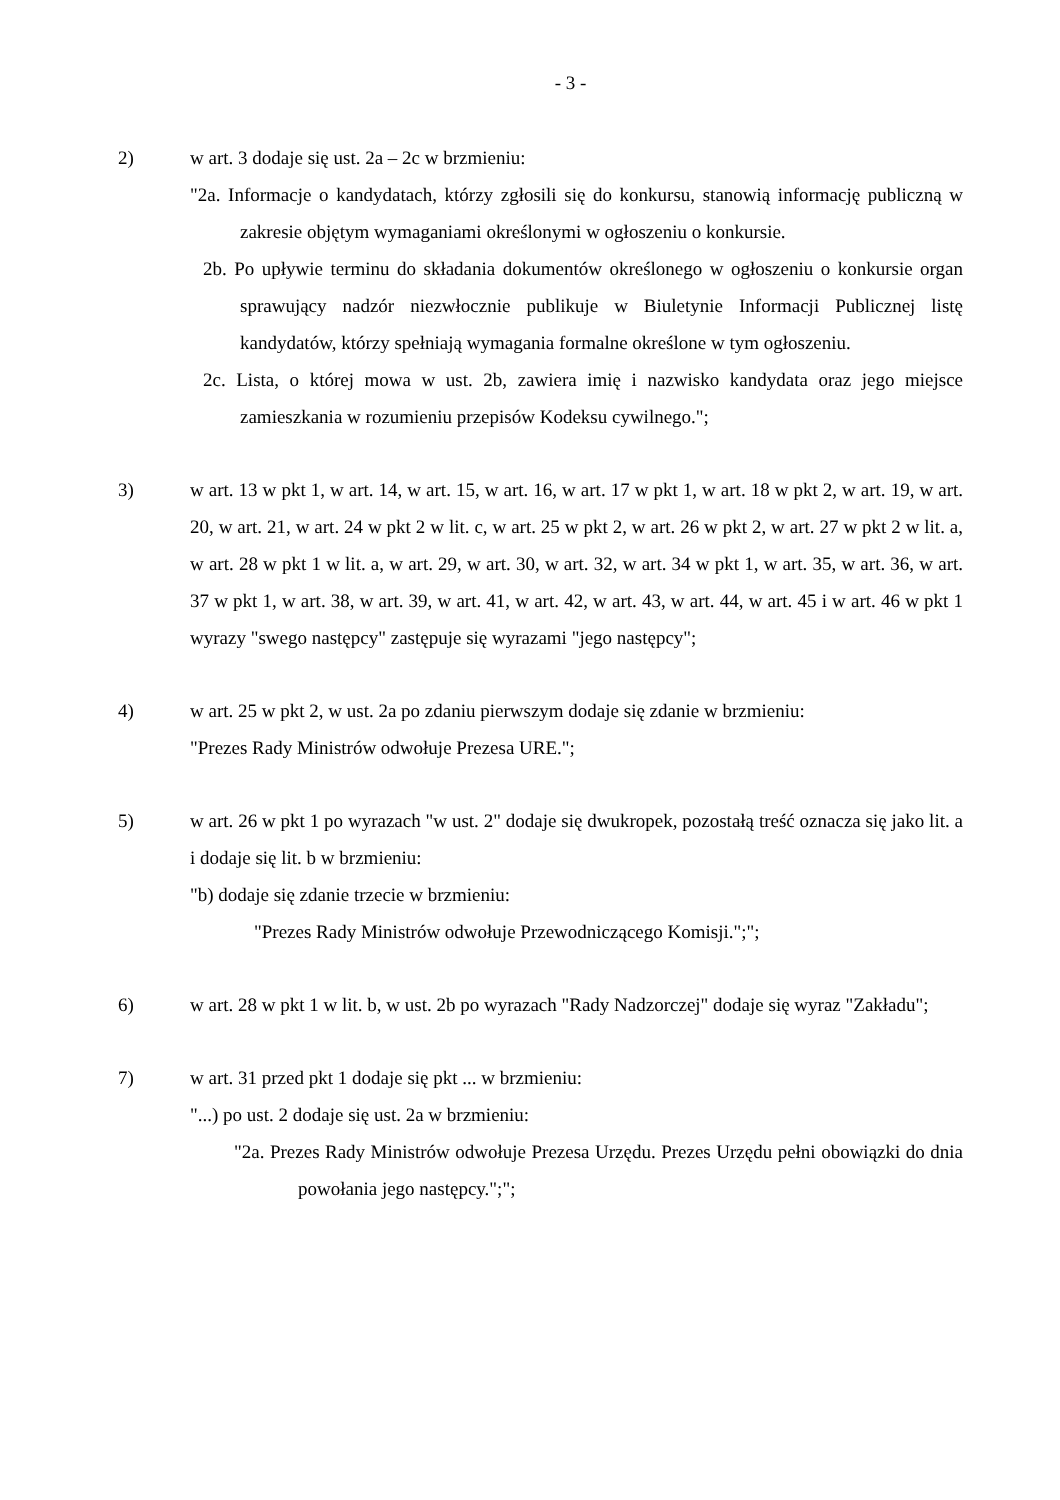- 3 -
2) w art. 3 dodaje się ust. 2a – 2c w brzmieniu:
"2a. Informacje o kandydatach, którzy zgłosili się do konkursu, stanowią informację publiczną w zakresie objętym wymaganiami określonymi w ogłoszeniu o konkursie.
2b. Po upływie terminu do składania dokumentów określonego w ogłoszeniu o konkursie organ sprawujący nadzór niezwłocznie publikuje w Biuletynie Informacji Publicznej listę kandydatów, którzy spełniają wymagania formalne określone w tym ogłoszeniu.
2c. Lista, o której mowa w ust. 2b, zawiera imię i nazwisko kandydata oraz jego miejsce zamieszkania w rozumieniu przepisów Kodeksu cywilnego.";
3) w art. 13 w pkt 1, w art. 14, w art. 15, w art. 16, w art. 17 w pkt 1, w art. 18 w pkt 2, w art. 19, w art. 20, w art. 21, w art. 24 w pkt 2 w lit. c, w art. 25 w pkt 2, w art. 26 w pkt 2, w art. 27 w pkt 2 w lit. a, w art. 28 w pkt 1 w lit. a, w art. 29, w art. 30, w art. 32, w art. 34 w pkt 1, w art. 35, w art. 36, w art. 37 w pkt 1, w art. 38, w art. 39, w art. 41, w art. 42, w art. 43, w art. 44, w art. 45 i w art. 46 w pkt 1 wyrazy "swego następcy" zastępuje się wyrazami "jego następcy";
4) w art. 25 w pkt 2, w ust. 2a po zdaniu pierwszym dodaje się zdanie w brzmieniu:
"Prezes Rady Ministrów odwołuje Prezesa URE.";
5) w art. 26 w pkt 1 po wyrazach "w ust. 2" dodaje się dwukropek, pozostałą treść oznacza się jako lit. a i dodaje się lit. b w brzmieniu:
"b) dodaje się zdanie trzecie w brzmieniu:
"Prezes Rady Ministrów odwołuje Przewodniczącego Komisji.";";
6) w art. 28 w pkt 1 w lit. b, w ust. 2b po wyrazach "Rady Nadzorczej" dodaje się wyraz "Zakładu";
7) w art. 31 przed pkt 1 dodaje się pkt ... w brzmieniu:
"...) po ust. 2 dodaje się ust. 2a w brzmieniu:
"2a. Prezes Rady Ministrów odwołuje Prezesa Urzędu. Prezes Urzędu pełni obowiązki do dnia powołania jego następcy.";";